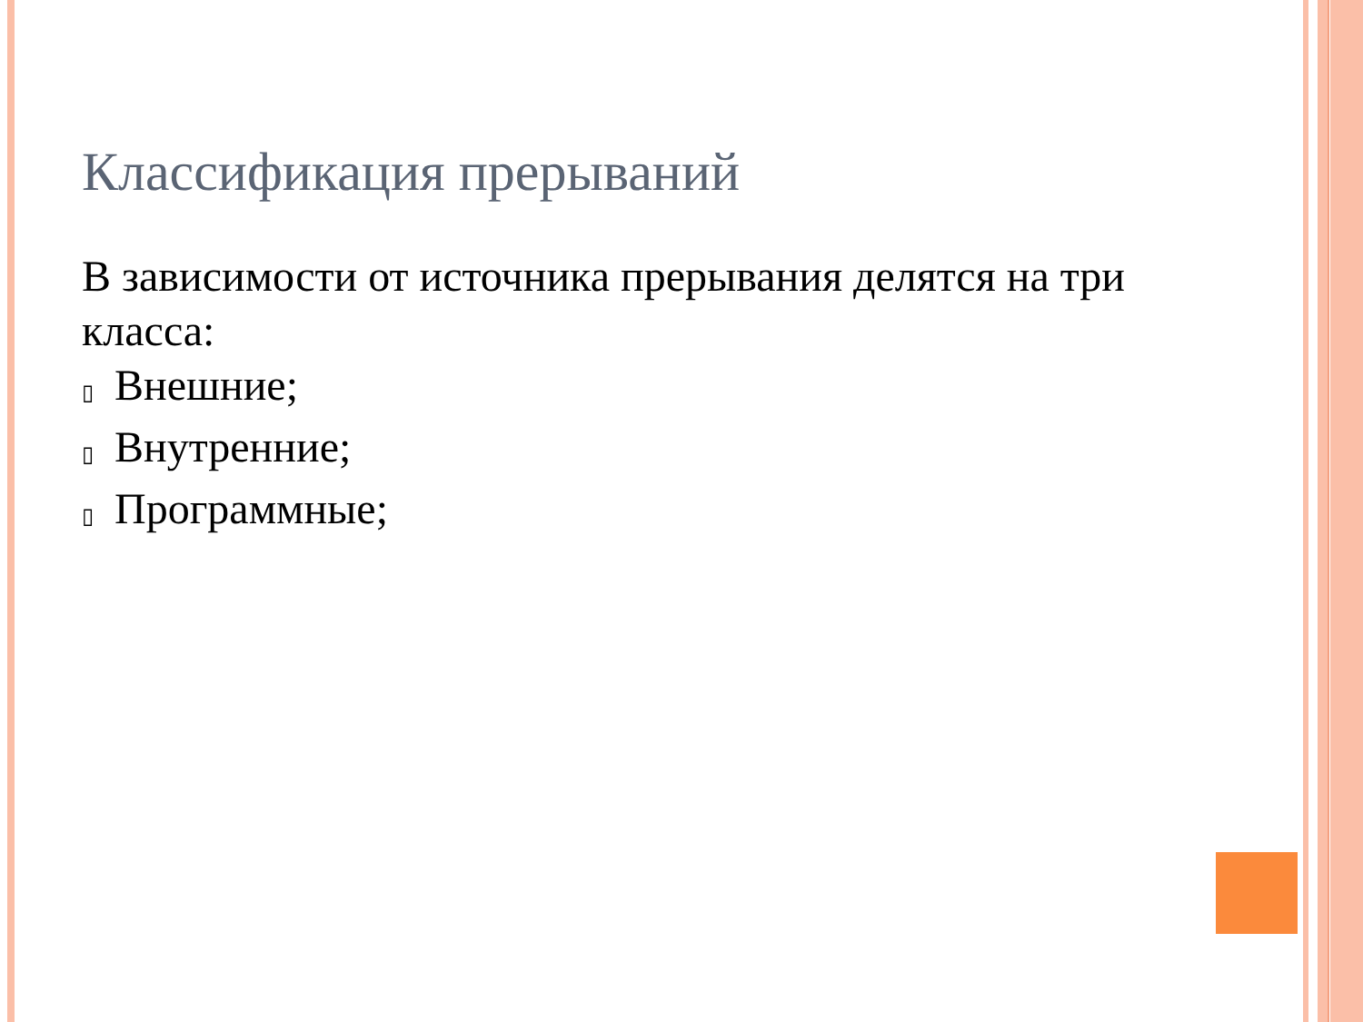Классификация прерываний
В зависимости от источника прерывания делятся на три класса:
▯ Внешние;
▯ Внутренние;
▯ Программные;